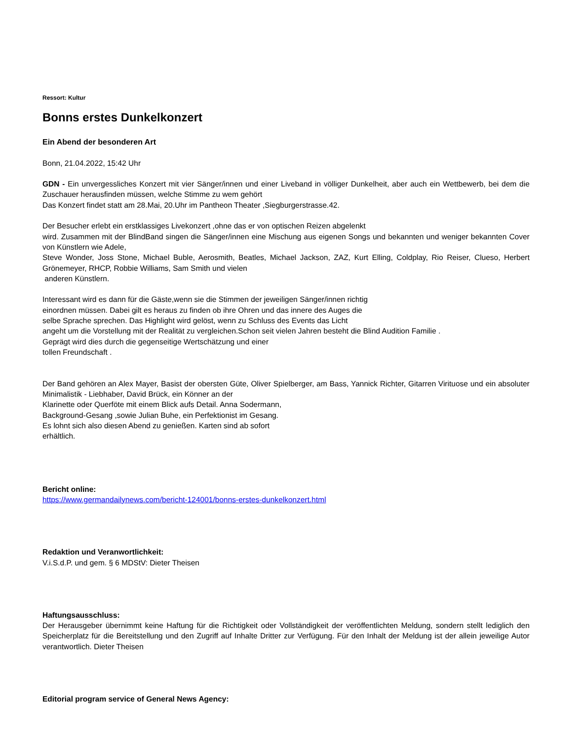Ressort: Kultur
Bonns erstes Dunkelkonzert
Ein Abend der besonderen Art
Bonn, 21.04.2022, 15:42 Uhr
GDN - Ein unvergessliches Konzert mit vier Sänger/innen und einer Liveband in völliger Dunkelheit, aber auch ein Wettbewerb, bei dem die Zuschauer herausfinden müssen, welche Stimme zu wem gehört
Das Konzert findet statt am 28.Mai, 20.Uhr im Pantheon Theater ,Siegburgerstrasse.42.
Der Besucher erlebt ein erstklassiges Livekonzert ,ohne das er von optischen Reizen abgelenkt
wird. Zusammen mit der BlindBand singen die Sänger/innen eine Mischung aus eigenen Songs und bekannten und weniger bekannten Cover von Künstlern wie Adele,
Steve Wonder, Joss Stone, Michael Buble, Aerosmith, Beatles, Michael Jackson, ZAZ, Kurt Elling, Coldplay, Rio Reiser, Clueso, Herbert Grönemeyer, RHCP, Robbie Williams, Sam Smith und vielen
anderen Künstlern.
Interessant wird es dann für die Gäste,wenn sie die Stimmen der jeweiligen Sänger/innen richtig
einordnen müssen. Dabei gilt es heraus zu finden ob ihre Ohren und das innere des Auges die
selbe Sprache sprechen. Das Highlight wird gelöst, wenn zu Schluss des Events das Licht
angeht um die Vorstellung mit der Realität zu vergleichen.Schon seit vielen Jahren besteht die Blind Audition Familie .
Geprägt wird dies durch die gegenseitige Wertschätzung und einer
tollen Freundschaft .
Der Band gehören an Alex Mayer, Basist der obersten Güte, Oliver Spielberger, am Bass, Yannick Richter, Gitarren Virituose und ein absoluter Minimalistik - Liebhaber, David Brück, ein Könner an der
Klarinette oder Querföte mit einem Blick aufs Detail. Anna Sodermann,
Background-Gesang ,sowie Julian Buhe, ein Perfektionist im Gesang.
Es lohnt sich also diesen Abend zu genießen. Karten sind ab sofort
erhältlich.
Bericht online:
https://www.germandailynews.com/bericht-124001/bonns-erstes-dunkelkonzert.html
Redaktion und Veranwortlichkeit:
V.i.S.d.P. und gem. § 6 MDStV: Dieter Theisen
Haftungsausschluss:
Der Herausgeber übernimmt keine Haftung für die Richtigkeit oder Vollständigkeit der veröffentlichten Meldung, sondern stellt lediglich den Speicherplatz für die Bereitstellung und den Zugriff auf Inhalte Dritter zur Verfügung. Für den Inhalt der Meldung ist der allein jeweilige Autor verantwortlich. Dieter Theisen
Editorial program service of General News Agency: